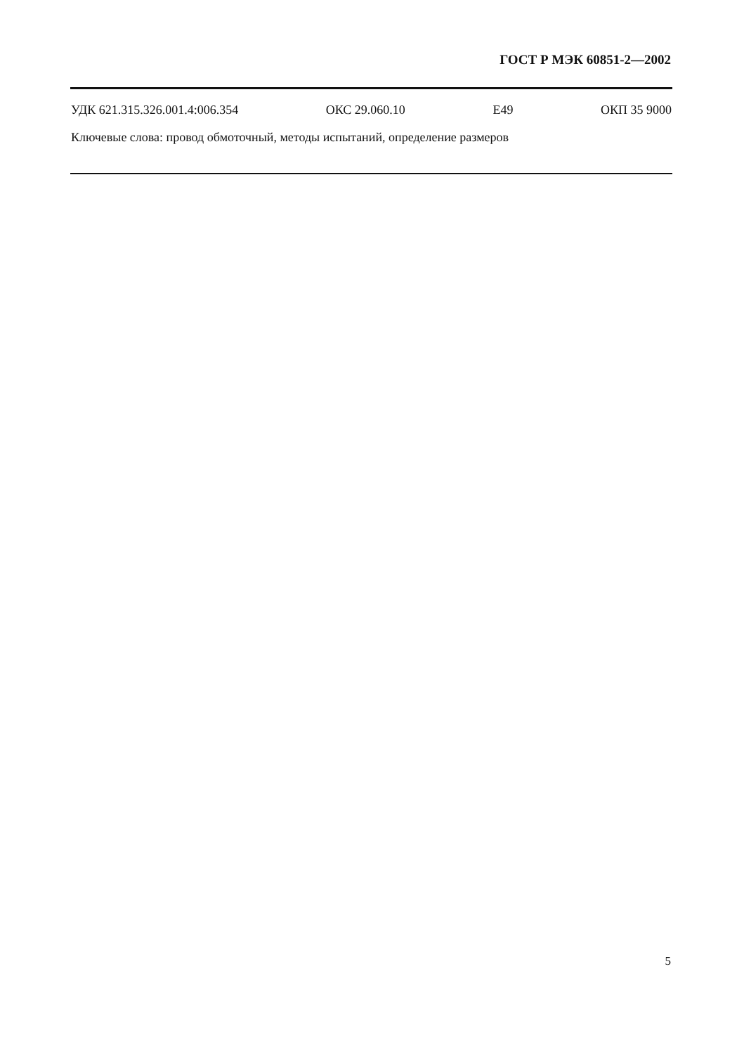ГОСТ Р МЭК 60851-2—2002
УДК 621.315.326.001.4:006.354 ОКС 29.060.10 Е49 ОКП 35 9000
Ключевые слова: провод обмоточный, методы испытаний, определение размеров
5